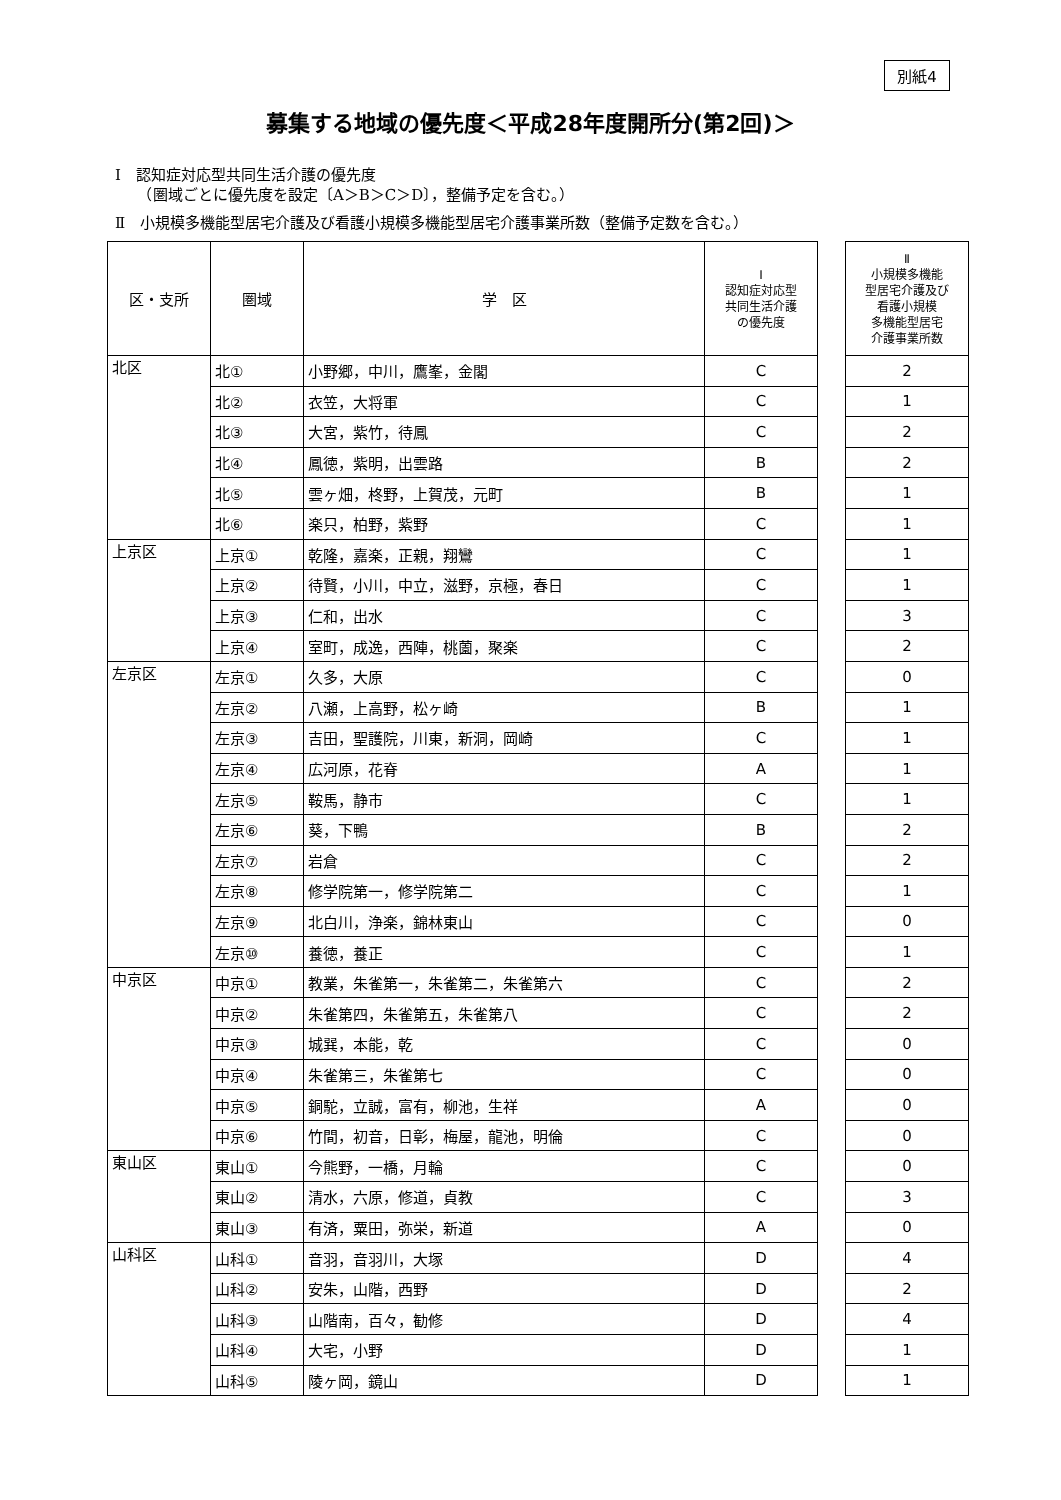別紙4
募集する地域の優先度＜平成28年度開所分(第2回)＞
Ⅰ　認知症対応型共同生活介護の優先度
　　（圏域ごとに優先度を設定〔A＞B＞C＞D〕，整備予定を含む。）
Ⅱ　小規模多機能型居宅介護及び看護小規模多機能型居宅介護事業所数（整備予定数を含む。）
| 区・支所 | 圏域 | 学 区 | Ⅰ 認知症対応型 共同生活介護 の優先度 | | Ⅱ 小規模多機能 型居宅介護及び 看護小規模 多機能型居宅 介護事業所数 |
| 北区 | 北① | 小野郷，中川，鷹峯，金閣 | C | | 2 |
| | 北② | 衣笠，大将軍 | C | | 1 |
| | 北③ | 大宮，紫竹，待鳳 | C | | 2 |
| | 北④ | 鳳徳，紫明，出雲路 | B | | 2 |
| | 北⑤ | 雲ヶ畑，柊野，上賀茂，元町 | B | | 1 |
| | 北⑥ | 楽只，柏野，紫野 | C | | 1 |
| 上京区 | 上京① | 乾隆，嘉楽，正親，翔鸞 | C | | 1 |
| | 上京② | 待賢，小川，中立，滋野，京極，春日 | C | | 1 |
| | 上京③ | 仁和，出水 | C | | 3 |
| | 上京④ | 室町，成逸，西陣，桃薗，聚楽 | C | | 2 |
| 左京区 | 左京① | 久多，大原 | C | | 0 |
| | 左京② | 八瀬，上高野，松ヶ崎 | B | | 1 |
| | 左京③ | 吉田，聖護院，川東，新洞，岡崎 | C | | 1 |
| | 左京④ | 広河原，花脊 | A | | 1 |
| | 左京⑤ | 鞍馬，静市 | C | | 1 |
| | 左京⑥ | 葵，下鴨 | B | | 2 |
| | 左京⑦ | 岩倉 | C | | 2 |
| | 左京⑧ | 修学院第一，修学院第二 | C | | 1 |
| | 左京⑨ | 北白川，浄楽，錦林東山 | C | | 0 |
| | 左京⑩ | 養徳，養正 | C | | 1 |
| 中京区 | 中京① | 教業，朱雀第一，朱雀第二，朱雀第六 | C | | 2 |
| | 中京② | 朱雀第四，朱雀第五，朱雀第八 | C | | 2 |
| | 中京③ | 城巽，本能，乾 | C | | 0 |
| | 中京④ | 朱雀第三，朱雀第七 | C | | 0 |
| | 中京⑤ | 銅駝，立誠，富有，柳池，生祥 | A | | 0 |
| | 中京⑥ | 竹間，初音，日彰，梅屋，龍池，明倫 | C | | 0 |
| 東山区 | 東山① | 今熊野，一橋，月輪 | C | | 0 |
| | 東山② | 清水，六原，修道，貞教 | C | | 3 |
| | 東山③ | 有済，粟田，弥栄，新道 | A | | 0 |
| 山科区 | 山科① | 音羽，音羽川，大塚 | D | | 4 |
| | 山科② | 安朱，山階，西野 | D | | 2 |
| | 山科③ | 山階南，百々，勧修 | D | | 4 |
| | 山科④ | 大宅，小野 | D | | 1 |
| | 山科⑤ | 陵ヶ岡，鏡山 | D | | 1 |